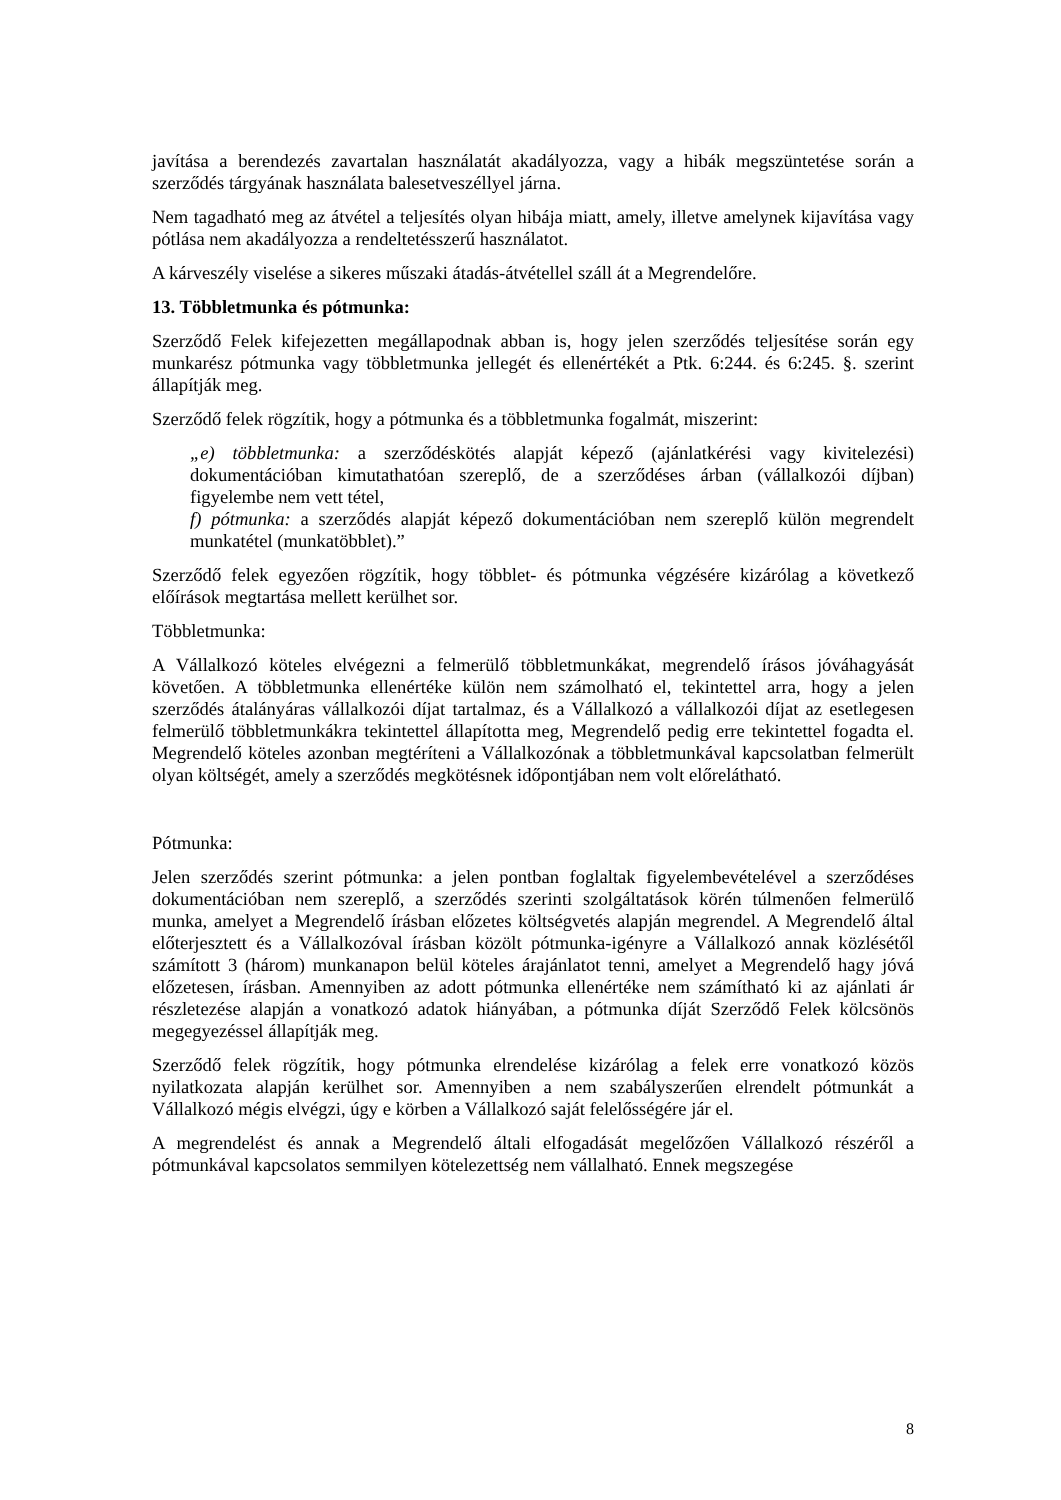javítása a berendezés zavartalan használatát akadályozza, vagy a hibák megszüntetése során a szerződés tárgyának használata balesetveszéllyel járna.
Nem tagadható meg az átvétel a teljesítés olyan hibája miatt, amely, illetve amelynek kijavítása vagy pótlása nem akadályozza a rendeltetésszerű használatot.
A kárveszély viselése a sikeres műszaki átadás-átvétellel száll át a Megrendelőre.
13. Többletmunka és pótmunka:
Szerződő Felek kifejezetten megállapodnak abban is, hogy jelen szerződés teljesítése során egy munkarész pótmunka vagy többletmunka jellegét és ellenértékét a Ptk. 6:244. és 6:245. §. szerint állapítják meg.
Szerződő felek rögzítik, hogy a pótmunka és a többletmunka fogalmát, miszerint:
„e) többletmunka: a szerződéskötés alapját képező (ajánlatkérési vagy kivitelezési) dokumentációban kimutathatóan szereplő, de a szerződéses árban (vállalkozói díjban) figyelembe nem vett tétel,
f) pótmunka: a szerződés alapját képező dokumentációban nem szereplő külön megrendelt munkatétel (munkatöbblet).”
Szerződő felek egyezően rögzítik, hogy többlet- és pótmunka végzésére kizárólag a következő előírások megtartása mellett kerülhet sor.
Többletmunka:
A Vállalkozó köteles elvégezni a felmerülő többletmunkákat, megrendelő írásos jóváhagyását követően. A többletmunka ellenértéke külön nem számolható el, tekintettel arra, hogy a jelen szerződés átalányáras vállalkozói díjat tartalmaz, és a Vállalkozó a vállalkozói díjat az esetlegesen felmerülő többletmunkákra tekintettel állapította meg, Megrendelő pedig erre tekintettel fogadta el. Megrendelő köteles azonban megtéríteni a Vállalkozónak a többletmunkával kapcsolatban felmerült olyan költségét, amely a szerződés megkötésnek időpontjában nem volt előrelátható.
Pótmunka:
Jelen szerződés szerint pótmunka: a jelen pontban foglaltak figyelembevételével a szerződéses dokumentációban nem szereplő, a szerződés szerinti szolgáltatások körén túlmenően felmerülő munka, amelyet a Megrendelő írásban előzetes költségvetés alapján megrendel. A Megrendelő által előterjesztett és a Vállalkozóval írásban közölt pótmunka-igényre a Vállalkozó annak közlésétől számított 3 (három) munkanapon belül köteles árajánlatot tenni, amelyet a Megrendelő hagy jóvá előzetesen, írásban. Amennyiben az adott pótmunka ellenértéke nem számítható ki az ajánlati ár részletezése alapján a vonatkozó adatok hiányában, a pótmunka díját Szerződő Felek kölcsönös megegyezéssel állapítják meg.
Szerződő felek rögzítik, hogy pótmunka elrendelése kizárólag a felek erre vonatkozó közös nyilatkozata alapján kerülhet sor. Amennyiben a nem szabályszerűen elrendelt pótmunkát a Vállalkozó mégis elvégzi, úgy e körben a Vállalkozó saját felelősségére jár el.
A megrendelést és annak a Megrendelő általi elfogadását megelőzően Vállalkozó részéről a pótmunkával kapcsolatos semmilyen kötelezettség nem vállalható. Ennek megszegése
8